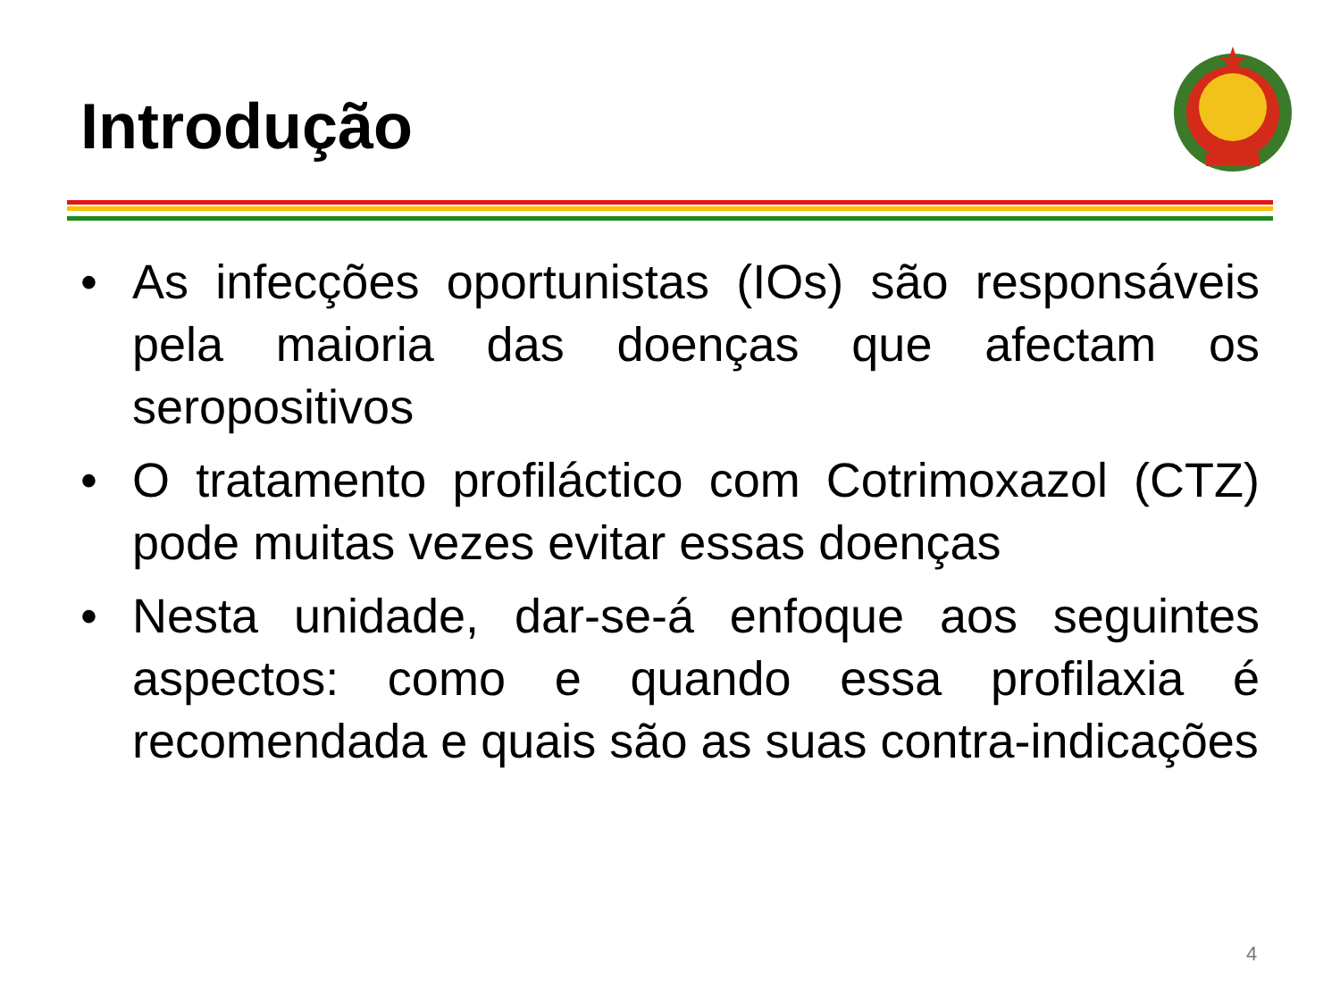Introdução
• As infecções oportunistas (IOs) são responsáveis pela maioria das doenças que afectam os seropositivos
• O tratamento profiláctico com Cotrimoxazol (CTZ) pode muitas vezes evitar essas doenças
• Nesta unidade, dar-se-á enfoque aos seguintes aspectos: como e quando essa profilaxia é recomendada e quais são as suas contra-indicações
4